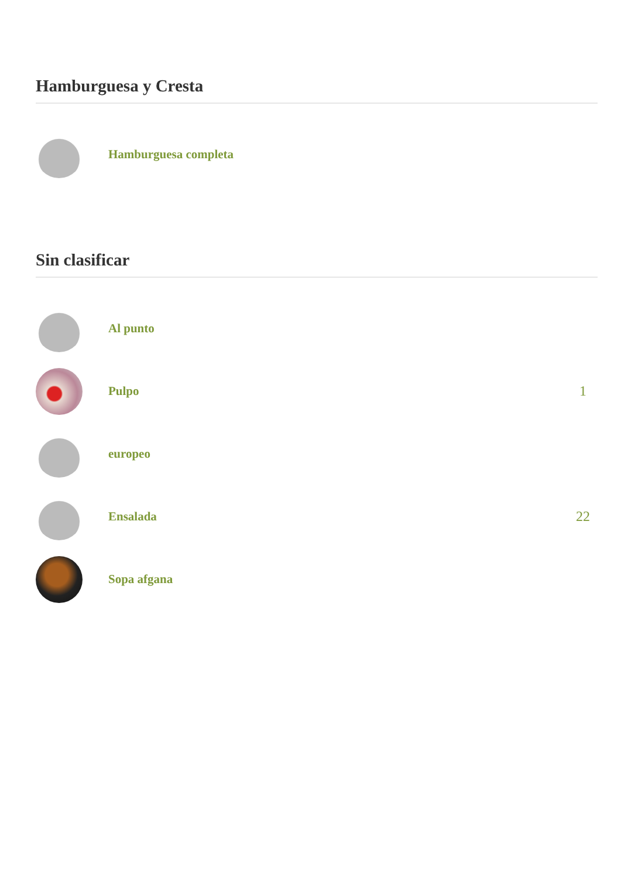Hamburguesa y Cresta
Hamburguesa completa
Sin clasificar
Al punto
Pulpo 1
europeo
Ensalada 22
Sopa afgana